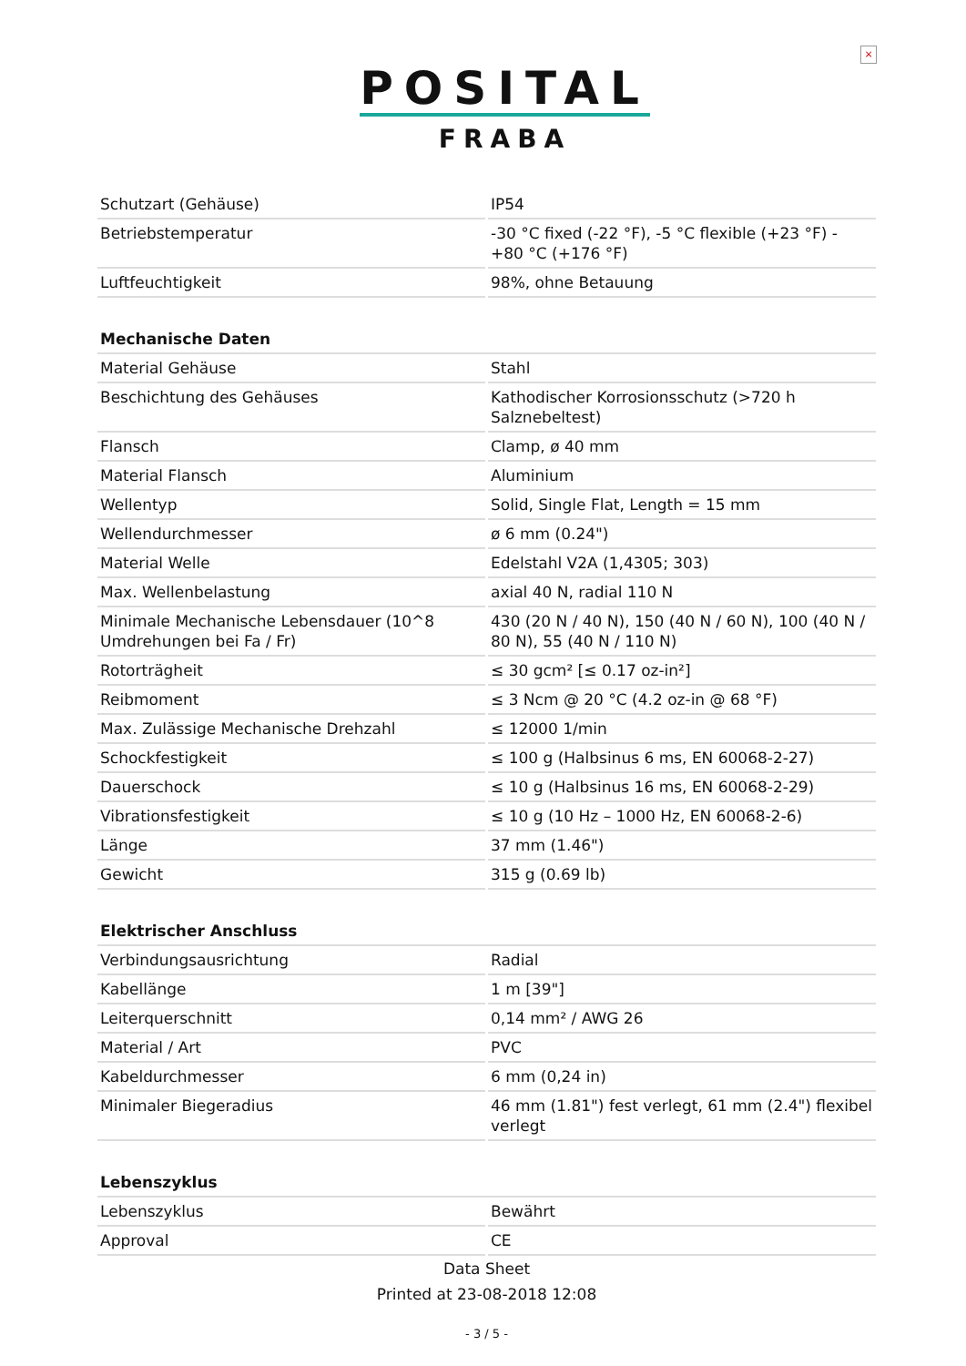×
POSITAL
FRABA
| Schutzart (Gehäuse) | IP54 |
| Betriebstemperatur | -30 °C fixed (-22 °F), -5 °C flexible (+23 °F) - +80 °C (+176 °F) |
| Luftfeuchtigkeit | 98%, ohne Betauung |
| Mechanische Daten | |
| Material Gehäuse | Stahl |
| Beschichtung des Gehäuses | Kathodischer Korrosionsschutz (>720 h Salznebeltest) |
| Flansch | Clamp, ø 40 mm |
| Material Flansch | Aluminium |
| Wellentyp | Solid, Single Flat, Length = 15 mm |
| Wellendurchmesser | ø 6 mm (0.24") |
| Material Welle | Edelstahl V2A (1,4305; 303) |
| Max. Wellenbelastung | axial 40 N, radial 110 N |
| Minimale Mechanische Lebensdauer (10^8 Umdrehungen bei Fa / Fr) | 430 (20 N / 40 N), 150 (40 N / 60 N), 100 (40 N / 80 N), 55 (40 N / 110 N) |
| Rotorträgheit | ≤ 30 gcm² [≤ 0.17 oz-in²] |
| Reibmoment | ≤ 3 Ncm @ 20 °C (4.2 oz-in @ 68 °F) |
| Max. Zulässige Mechanische Drehzahl | ≤ 12000 1/min |
| Schockfestigkeit | ≤ 100 g (Halbsinus 6 ms, EN 60068-2-27) |
| Dauerschock | ≤ 10 g (Halbsinus 16 ms, EN 60068-2-29) |
| Vibrationsfestigkeit | ≤ 10 g (10 Hz – 1000 Hz, EN 60068-2-6) |
| Länge | 37 mm (1.46") |
| Gewicht | 315 g (0.69 lb) |
| Elektrischer Anschluss | |
| Verbindungsausrichtung | Radial |
| Kabellänge | 1 m [39"] |
| Leiterquerschnitt | 0,14 mm² / AWG 26 |
| Material / Art | PVC |
| Kabeldurchmesser | 6 mm (0,24 in) |
| Minimaler Biegeradius | 46 mm (1.81") fest verlegt, 61 mm (2.4") flexibel verlegt |
| Lebenszyklus | |
| Lebenszyklus | Bewährt |
| Approval | CE |
Data Sheet
Printed at 23-08-2018 12:08
- 3 / 5 -